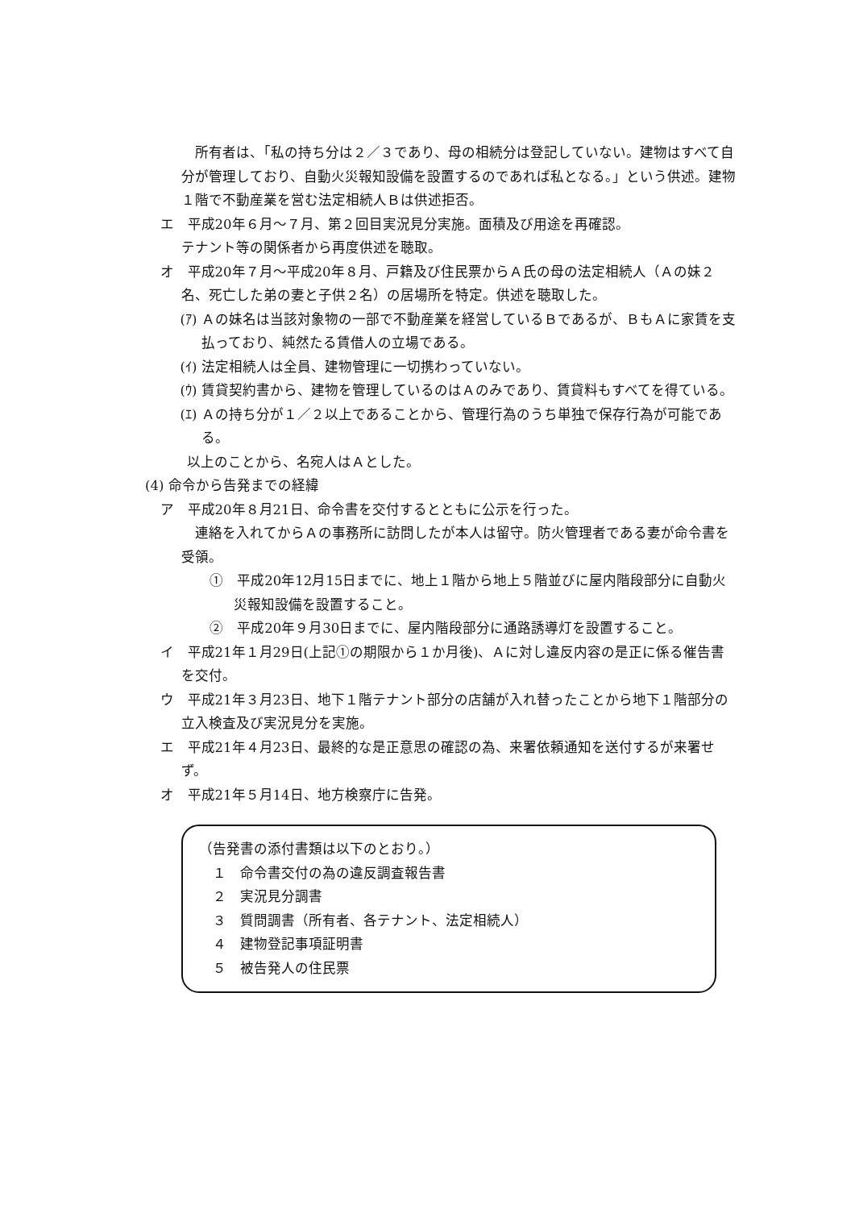所有者は、「私の持ち分は２／３であり、母の相続分は登記していない。建物はすべて自分が管理しており、自動火災報知設備を設置するのであれば私となる。」という供述。建物１階で不動産業を営む法定相続人Ｂは供述拒否。
エ　平成20年６月～７月、第２回目実況見分実施。面積及び用途を再確認。
テナント等の関係者から再度供述を聴取。
オ　平成20年７月～平成20年８月、戸籍及び住民票からＡ氏の母の法定相続人（Ａの妹２名、死亡した弟の妻と子供２名）の居場所を特定。供述を聴取した。
(ｱ) Ａの妹名は当該対象物の一部で不動産業を経営しているＢであるが、ＢもＡに家賃を支払っており、純然たる賃借人の立場である。
(ｲ) 法定相続人は全員、建物管理に一切携わっていない。
(ｳ) 賃貸契約書から、建物を管理しているのはＡのみであり、賃貸料もすべてを得ている。
(ｴ) Ａの持ち分が１／２以上であることから、管理行為のうち単独で保存行為が可能である。
以上のことから、名宛人はＡとした。
(4) 命令から告発までの経緯
ア　平成20年８月21日、命令書を交付するとともに公示を行った。
連絡を入れてからＡの事務所に訪問したが本人は留守。防火管理者である妻が命令書を受領。
①　平成20年12月15日までに、地上１階から地上５階並びに屋内階段部分に自動火災報知設備を設置すること。
②　平成20年９月30日までに、屋内階段部分に通路誘導灯を設置すること。
イ　平成21年１月29日(上記①の期限から１か月後)、Ａに対し違反内容の是正に係る催告書を交付。
ウ　平成21年３月23日、地下１階テナント部分の店舗が入れ替ったことから地下１階部分の立入検査及び実況見分を実施。
エ　平成21年４月23日、最終的な是正意思の確認の為、来署依頼通知を送付するが来署せず。
オ　平成21年５月14日、地方検察庁に告発。
（告発書の添付書類は以下のとおり。）
　１　命令書交付の為の違反調査報告書
　２　実況見分調書
　３　質問調書（所有者、各テナント、法定相続人）
　４　建物登記事項証明書
　５　被告発人の住民票